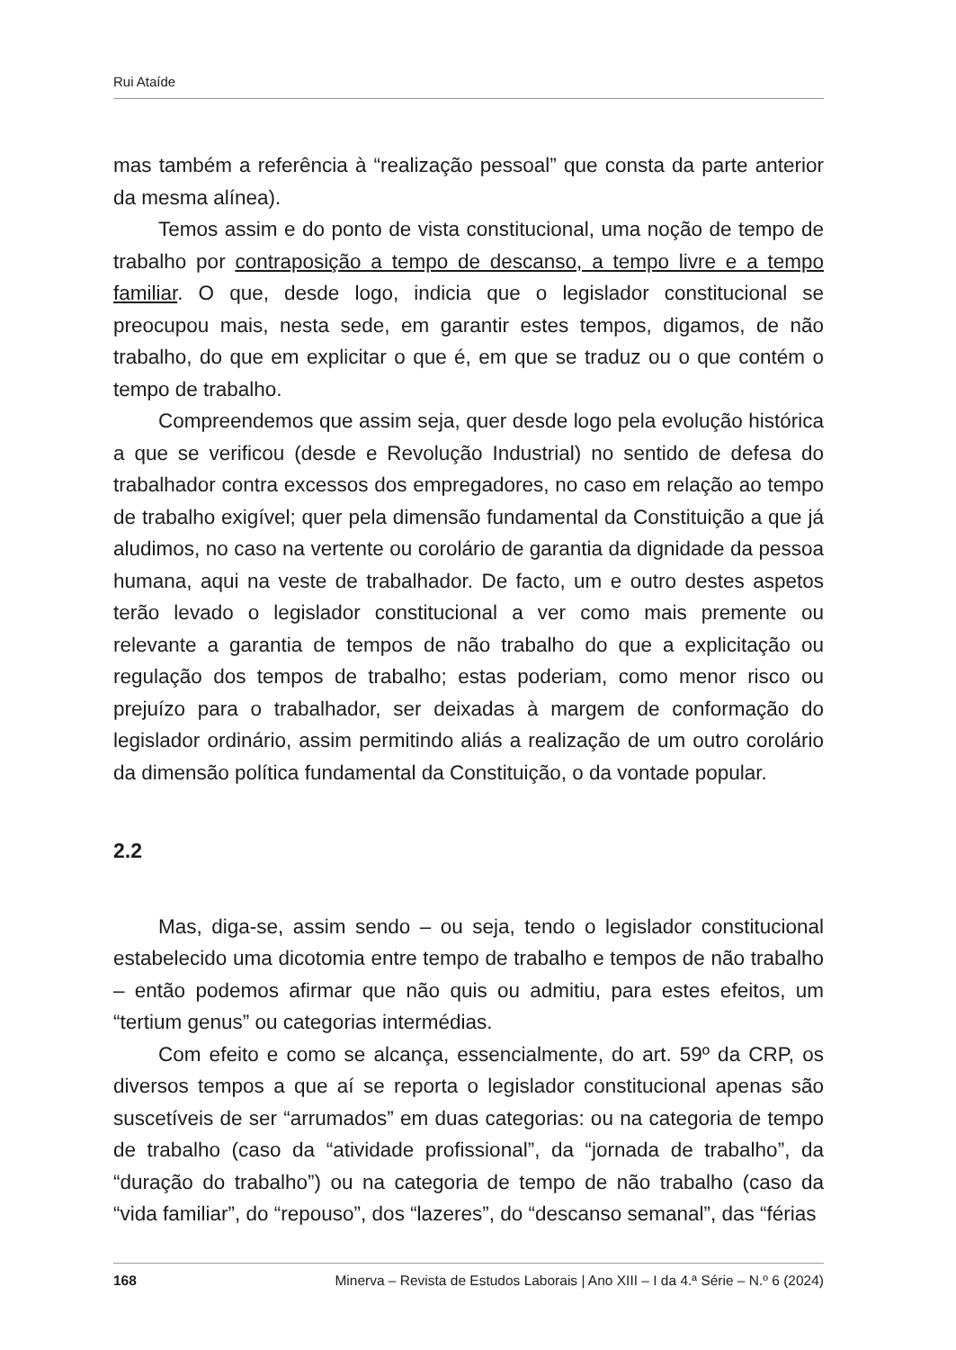Rui Ataíde
mas também a referência à “realização pessoal” que consta da parte anterior da mesma alínea).
Temos assim e do ponto de vista constitucional, uma noção de tempo de trabalho por contraposição a tempo de descanso, a tempo livre e a tempo familiar. O que, desde logo, indicia que o legislador constitucional se preocupou mais, nesta sede, em garantir estes tempos, digamos, de não trabalho, do que em explicitar o que é, em que se traduz ou o que contém o tempo de trabalho.
Compreendemos que assim seja, quer desde logo pela evolução histórica a que se verificou (desde e Revolução Industrial) no sentido de defesa do trabalhador contra excessos dos empregadores, no caso em relação ao tempo de trabalho exigível; quer pela dimensão fundamental da Constituição a que já aludimos, no caso na vertente ou corolário de garantia da dignidade da pessoa humana, aqui na veste de trabalhador. De facto, um e outro destes aspetos terão levado o legislador constitucional a ver como mais premente ou relevante a garantia de tempos de não trabalho do que a explicitação ou regulação dos tempos de trabalho; estas poderiam, como menor risco ou prejuízo para o trabalhador, ser deixadas à margem de conformação do legislador ordinário, assim permitindo aliás a realização de um outro corolário da dimensão política fundamental da Constituição, o da vontade popular.
2.2
Mas, diga-se, assim sendo – ou seja, tendo o legislador constitucional estabelecido uma dicotomia entre tempo de trabalho e tempos de não trabalho – então podemos afirmar que não quis ou admitiu, para estes efeitos, um “tertium genus” ou categorias intermédias.
Com efeito e como se alcança, essencialmente, do art. 59º da CRP, os diversos tempos a que aí se reporta o legislador constitucional apenas são suscetíveis de ser “arrumados” em duas categorias: ou na categoria de tempo de trabalho (caso da “atividade profissional”, da “jornada de trabalho”, da “duração do trabalho”) ou na categoria de tempo de não trabalho (caso da “vida familiar”, do “repouso”, dos “lazeres”, do “descanso semanal”, das “férias
168 Minerva – Revista de Estudos Laborais | Ano XIII – I da 4.ª Série – N.º 6 (2024)